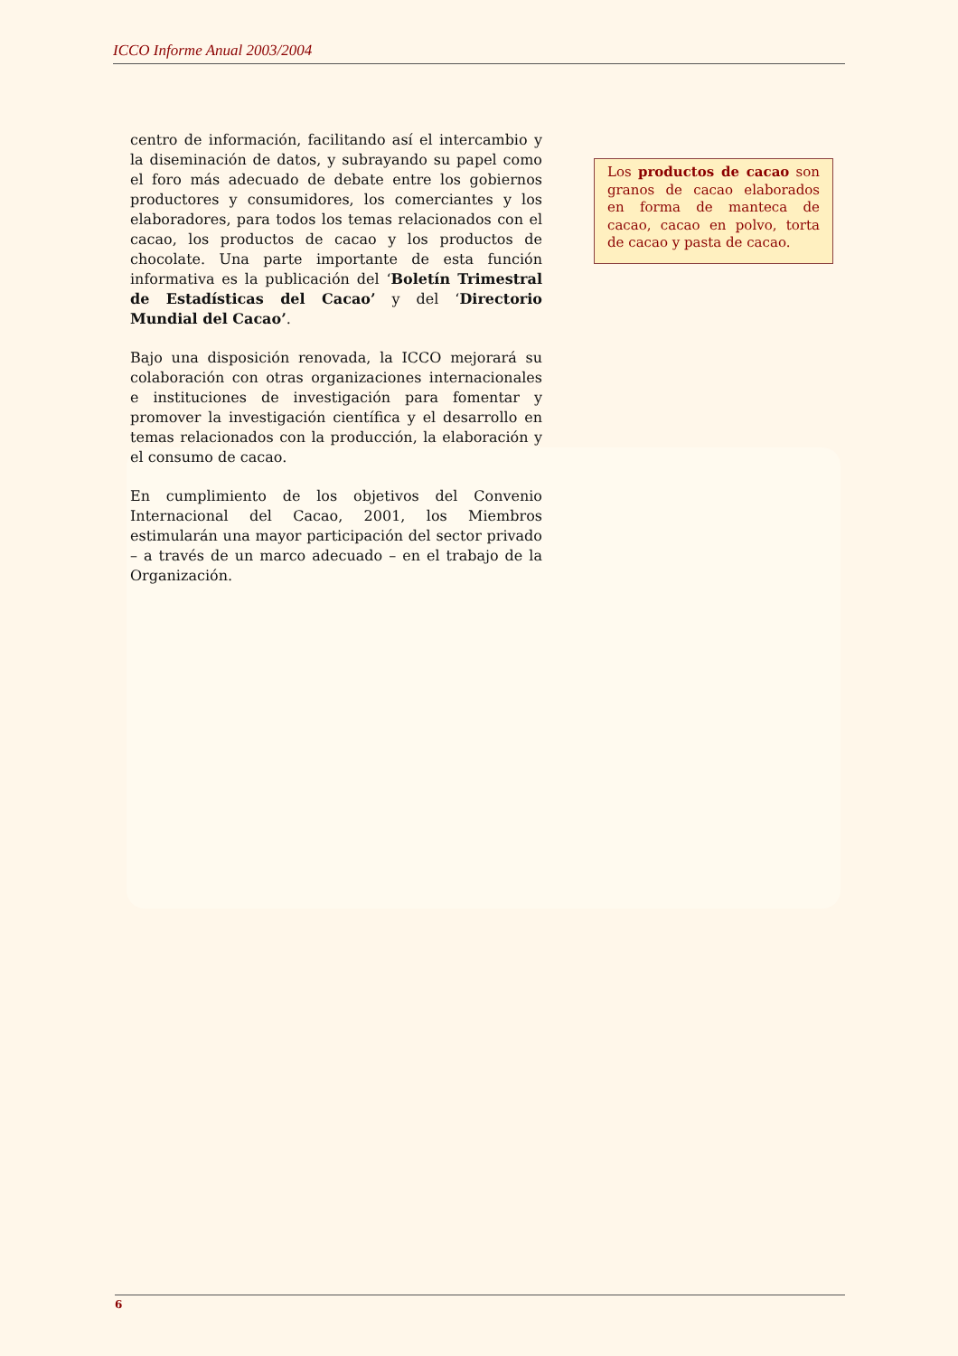ICCO Informe Anual 2003/2004
centro de información, facilitando así el intercambio y la diseminación de datos, y subrayando su papel como el foro más adecuado de debate entre los gobiernos productores y consumidores, los comerciantes y los elaboradores, para todos los temas relacionados con el cacao, los productos de cacao y los productos de chocolate. Una parte importante de esta función informativa es la publicación del ‘Boletín Trimestral de Estadísticas del Cacao’ y del ‘Directorio Mundial del Cacao’.
Bajo una disposición renovada, la ICCO mejorará su colaboración con otras organizaciones internacionales e instituciones de investigación para fomentar y promover la investigación científica y el desarrollo en temas relacionados con la producción, la elaboración y el consumo de cacao.
En cumplimiento de los objetivos del Convenio Internacional del Cacao, 2001, los Miembros estimularán una mayor participación del sector privado – a través de un marco adecuado – en el trabajo de la Organización.
Los productos de cacao son granos de cacao elaborados en forma de manteca de cacao, cacao en polvo, torta de cacao y pasta de cacao.
6